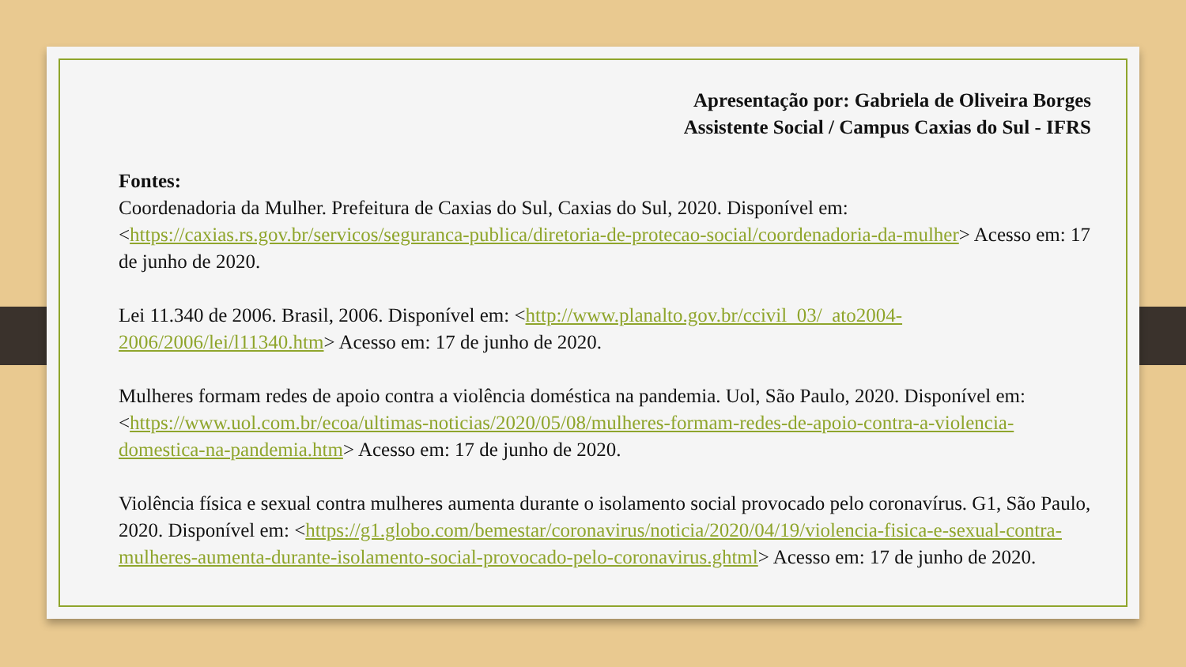Apresentação por: Gabriela de Oliveira Borges
Assistente Social / Campus Caxias do Sul - IFRS
Fontes:
Coordenadoria da Mulher. Prefeitura de Caxias do Sul, Caxias do Sul, 2020. Disponível em: <https://caxias.rs.gov.br/servicos/seguranca-publica/diretoria-de-protecao-social/coordenadoria-da-mulher> Acesso em: 17 de junho de 2020.
Lei 11.340 de 2006. Brasil, 2006. Disponível em: <http://www.planalto.gov.br/ccivil_03/_ato2004-2006/2006/lei/l11340.htm> Acesso em: 17 de junho de 2020.
Mulheres formam redes de apoio contra a violência doméstica na pandemia. Uol, São Paulo, 2020. Disponível em: <https://www.uol.com.br/ecoa/ultimas-noticias/2020/05/08/mulheres-formam-redes-de-apoio-contra-a-violencia-domestica-na-pandemia.htm> Acesso em: 17 de junho de 2020.
Violência física e sexual contra mulheres aumenta durante o isolamento social provocado pelo coronavírus. G1, São Paulo, 2020. Disponível em: <https://g1.globo.com/bemestar/coronavirus/noticia/2020/04/19/violencia-fisica-e-sexual-contra-mulheres-aumenta-durante-isolamento-social-provocado-pelo-coronavirus.ghtml> Acesso em: 17 de junho de 2020.